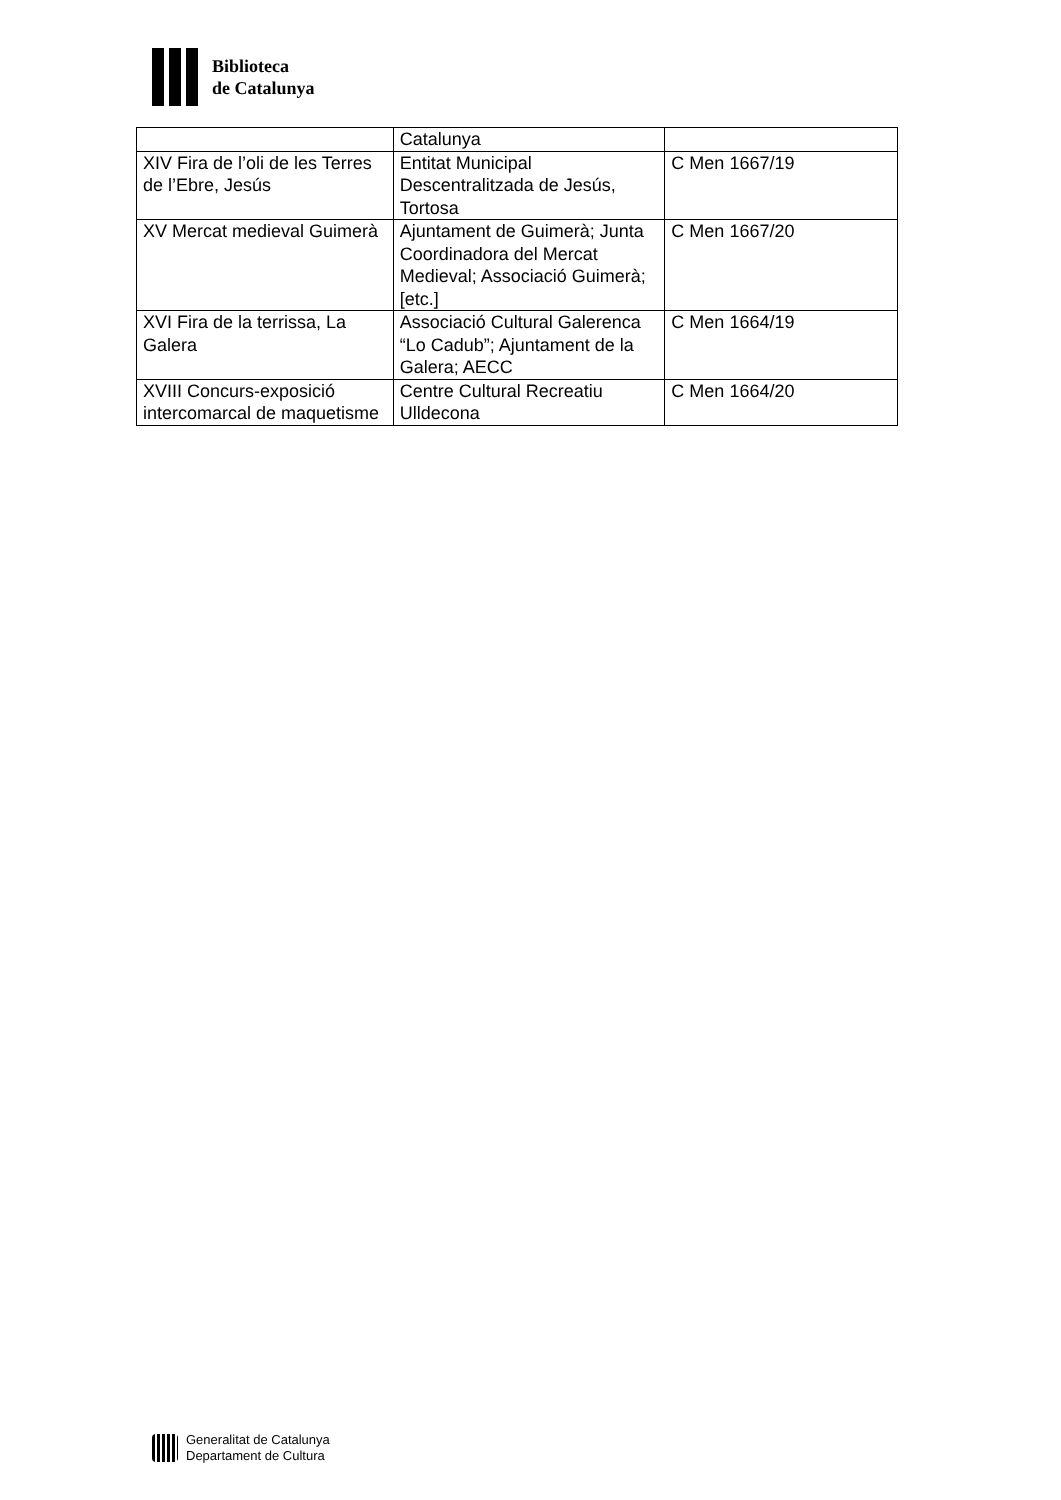Biblioteca
de Catalunya
| | Catalunya | |
| XIV Fira de l’oli de les Terres de l’Ebre, Jesús | Entitat Municipal Descentralitzada de Jesús, Tortosa | C Men 1667/19 |
| XV Mercat medieval Guimerà | Ajuntament de Guimerà; Junta Coordinadora del Mercat Medieval; Associació Guimerà; [etc.] | C Men 1667/20 |
| XVI Fira de la terrissa, La Galera | Associació Cultural Galerenca “Lo Cadub”; Ajuntament de la Galera; AECC | C Men 1664/19 |
| XVIII Concurs-exposició intercomarcal de maquetisme | Centre Cultural Recreatiu Ulldecona | C Men 1664/20 |
Generalitat de Catalunya
Departament de Cultura